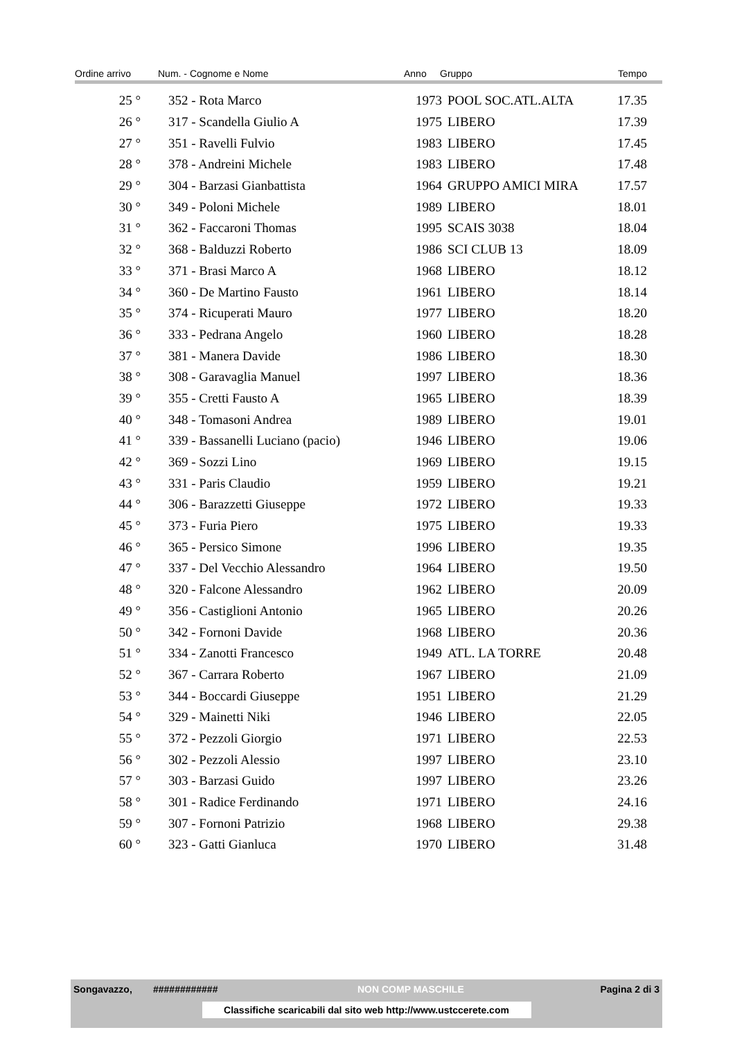| Ordine arrivo | Num. - Cognome e Nome | Anno | Gruppo | Tempo |
| --- | --- | --- | --- | --- |
| 25 ° | 352 - Rota Marco | 1973 | POOL SOC.ATL.ALTA | 17.35 |
| 26 ° | 317 - Scandella Giulio A | 1975 | LIBERO | 17.39 |
| 27 ° | 351 - Ravelli Fulvio | 1983 | LIBERO | 17.45 |
| 28 ° | 378 - Andreini Michele | 1983 | LIBERO | 17.48 |
| 29 ° | 304 - Barzasi Gianbattista | 1964 | GRUPPO AMICI MIRA | 17.57 |
| 30 ° | 349 - Poloni Michele | 1989 | LIBERO | 18.01 |
| 31 ° | 362 - Faccaroni Thomas | 1995 | SCAIS 3038 | 18.04 |
| 32 ° | 368 - Balduzzi Roberto | 1986 | SCI CLUB 13 | 18.09 |
| 33 ° | 371 - Brasi Marco A | 1968 | LIBERO | 18.12 |
| 34 ° | 360 - De Martino Fausto | 1961 | LIBERO | 18.14 |
| 35 ° | 374 - Ricuperati Mauro | 1977 | LIBERO | 18.20 |
| 36 ° | 333 - Pedrana Angelo | 1960 | LIBERO | 18.28 |
| 37 ° | 381 - Manera Davide | 1986 | LIBERO | 18.30 |
| 38 ° | 308 - Garavaglia Manuel | 1997 | LIBERO | 18.36 |
| 39 ° | 355 - Cretti Fausto A | 1965 | LIBERO | 18.39 |
| 40 ° | 348 - Tomasoni Andrea | 1989 | LIBERO | 19.01 |
| 41 ° | 339 - Bassanelli Luciano (pacio) | 1946 | LIBERO | 19.06 |
| 42 ° | 369 - Sozzi Lino | 1969 | LIBERO | 19.15 |
| 43 ° | 331 - Paris Claudio | 1959 | LIBERO | 19.21 |
| 44 ° | 306 - Barazzetti Giuseppe | 1972 | LIBERO | 19.33 |
| 45 ° | 373 - Furia Piero | 1975 | LIBERO | 19.33 |
| 46 ° | 365 - Persico Simone | 1996 | LIBERO | 19.35 |
| 47 ° | 337 - Del Vecchio Alessandro | 1964 | LIBERO | 19.50 |
| 48 ° | 320 - Falcone Alessandro | 1962 | LIBERO | 20.09 |
| 49 ° | 356 - Castiglioni Antonio | 1965 | LIBERO | 20.26 |
| 50 ° | 342 - Fornoni Davide | 1968 | LIBERO | 20.36 |
| 51 ° | 334 - Zanotti Francesco | 1949 | ATL. LA TORRE | 20.48 |
| 52 ° | 367 - Carrara Roberto | 1967 | LIBERO | 21.09 |
| 53 ° | 344 - Boccardi Giuseppe | 1951 | LIBERO | 21.29 |
| 54 ° | 329 - Mainetti Niki | 1946 | LIBERO | 22.05 |
| 55 ° | 372 - Pezzoli Giorgio | 1971 | LIBERO | 22.53 |
| 56 ° | 302 - Pezzoli Alessio | 1997 | LIBERO | 23.10 |
| 57 ° | 303 - Barzasi Guido | 1997 | LIBERO | 23.26 |
| 58 ° | 301 - Radice Ferdinando | 1971 | LIBERO | 24.16 |
| 59 ° | 307 - Fornoni Patrizio | 1968 | LIBERO | 29.38 |
| 60 ° | 323 - Gatti Gianluca | 1970 | LIBERO | 31.48 |
Songavazzo, ############ NON COMP MASCHILE Pagina 2 di 3
Classifiche scaricabili dal sito web http://www.ustccerete.com